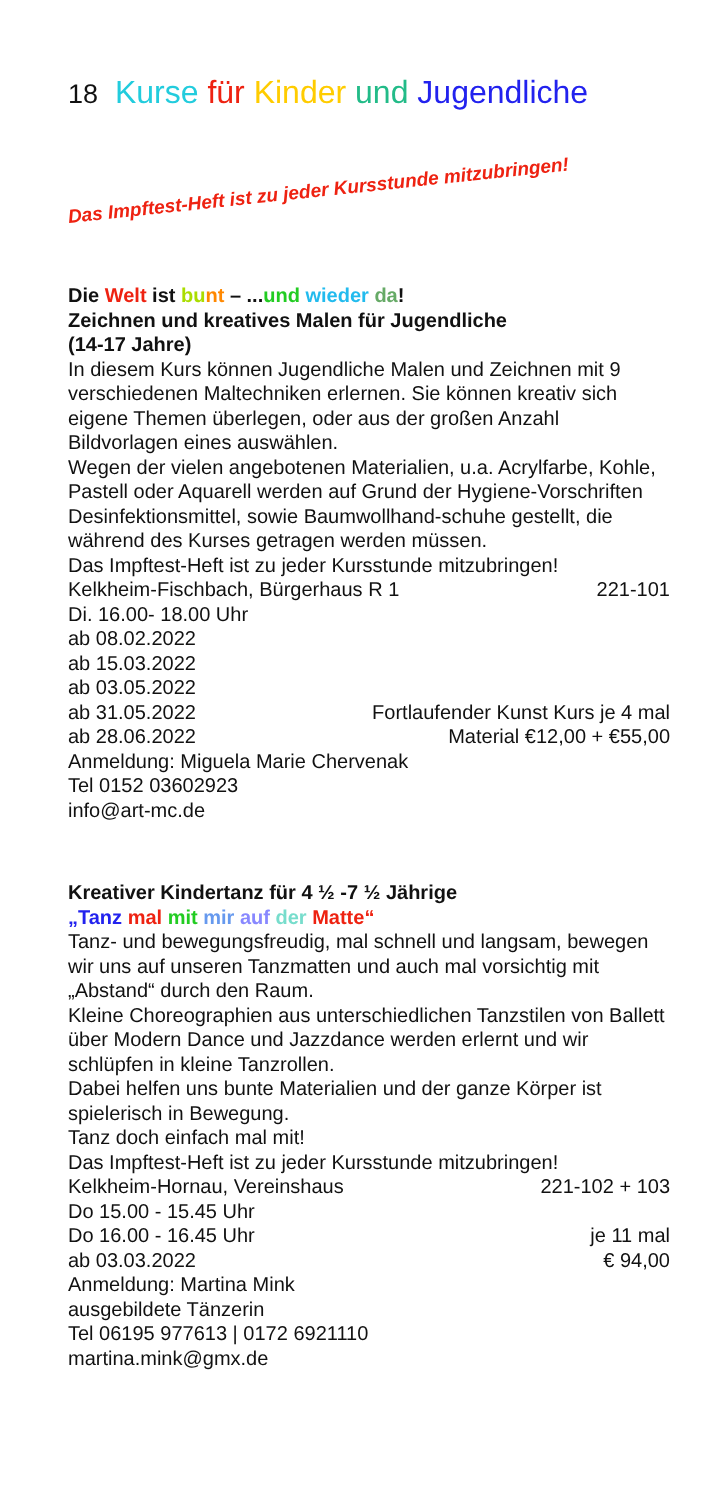18 Kurse für Kinder und Jugendliche
Das Impftest-Heft ist zu jeder Kursstunde mitzubringen!
Die Welt ist bu nt – ...und wieder da!
Zeichnen und kreatives Malen für Jugendliche
(14-17 Jahre)
In diesem Kurs können Jugendliche Malen und Zeichnen mit 9 verschiedenen Maltechniken erlernen. Sie können kreativ sich eigene Themen überlegen, oder aus der großen Anzahl Bildvorlagen eines auswählen.
Wegen der vielen angebotenen Materialien, u.a. Acrylfarbe, Kohle, Pastell oder Aquarell werden auf Grund der Hygiene-Vorschriften Desinfektionsmittel, sowie Baumwollhand-schuhe gestellt, die während des Kurses getragen werden müssen.
Das Impftest-Heft ist zu jeder Kursstunde mitzubringen!
Kelkheim-Fischbach, Bürgerhaus R 1 221-101
Di. 16.00- 18.00 Uhr
ab 08.02.2022
ab 15.03.2022
ab 03.05.2022
ab 31.05.2022 Fortlaufender Kunst Kurs je 4 mal
ab 28.06.2022 Material €12,00 + €55,00
Anmeldung: Miguela Marie Chervenak
Tel 0152 03602923
info@art-mc.de
Kreativer Kindertanz für 4 ½ -7 ½ Jährige
„Tanz mal mit mir auf der Matte“
Tanz- und bewegungsfreudig, mal schnell und langsam, bewegen wir uns auf unseren Tanzmatten und auch mal vorsichtig mit „Abstand“ durch den Raum.
Kleine Choreographien aus unterschiedlichen Tanzstilen von Ballett über Modern Dance und Jazzdance werden erlernt und wir schlüpfen in kleine Tanzrollen.
Dabei helfen uns bunte Materialien und der ganze Körper ist spielerisch in Bewegung.
Tanz doch einfach mal mit!
Das Impftest-Heft ist zu jeder Kursstunde mitzubringen!
Kelkheim-Hornau, Vereinshaus 221-102 + 103
Do 15.00 - 15.45 Uhr
Do 16.00 - 16.45 Uhr je 11 mal
ab 03.03.2022 € 94,00
Anmeldung: Martina Mink
ausgebildete Tänzerin
Tel 06195 977613 | 0172 6921110
martina.mink@gmx.de